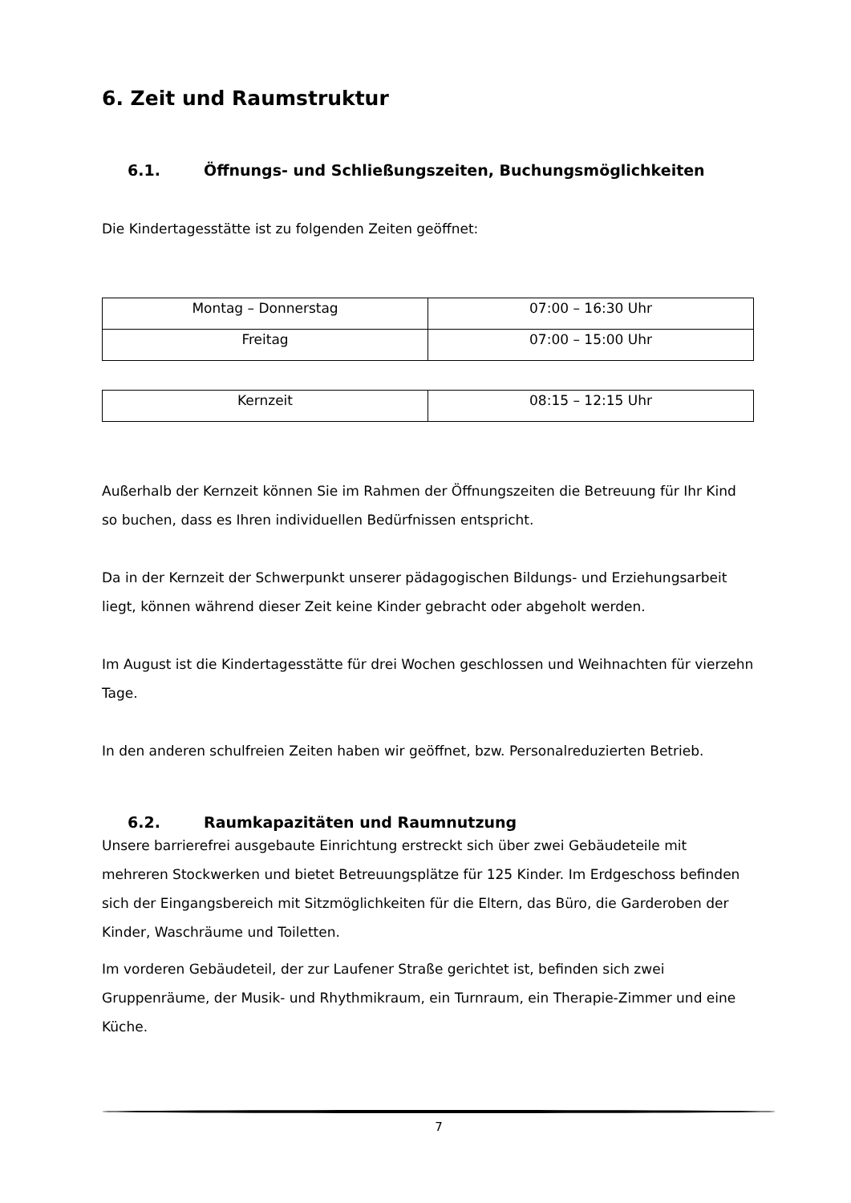6. Zeit und Raumstruktur
6.1. Öffnungs- und Schließungszeiten, Buchungsmöglichkeiten
Die Kindertagesstätte ist zu folgenden Zeiten geöffnet:
| Montag – Donnerstag | 07:00 – 16:30 Uhr |
| Freitag | 07:00 – 15:00 Uhr |
| Kernzeit | 08:15 – 12:15 Uhr |
Außerhalb der Kernzeit können Sie im Rahmen der Öffnungszeiten die Betreuung für Ihr Kind so buchen, dass es Ihren individuellen Bedürfnissen entspricht.
Da in der Kernzeit der Schwerpunkt unserer pädagogischen Bildungs- und Erziehungsarbeit liegt, können während dieser Zeit keine Kinder gebracht oder abgeholt werden.
Im August ist die Kindertagesstätte für drei Wochen geschlossen und Weihnachten für vierzehn Tage.
In den anderen schulfreien Zeiten haben wir geöffnet, bzw. Personalreduzierten Betrieb.
6.2. Raumkapazitäten und Raumnutzung
Unsere barrierefrei ausgebaute Einrichtung erstreckt sich über zwei Gebäudeteile mit mehreren Stockwerken und bietet Betreuungsplätze für 125 Kinder. Im Erdgeschoss befinden sich der Eingangsbereich mit Sitzmöglichkeiten für die Eltern, das Büro, die Garderoben der Kinder, Waschräume und Toiletten.
Im vorderen Gebäudeteil, der zur Laufener Straße gerichtet ist, befinden sich zwei Gruppenräume, der Musik- und Rhythmikraum, ein Turnraum, ein Therapie-Zimmer und eine Küche.
7